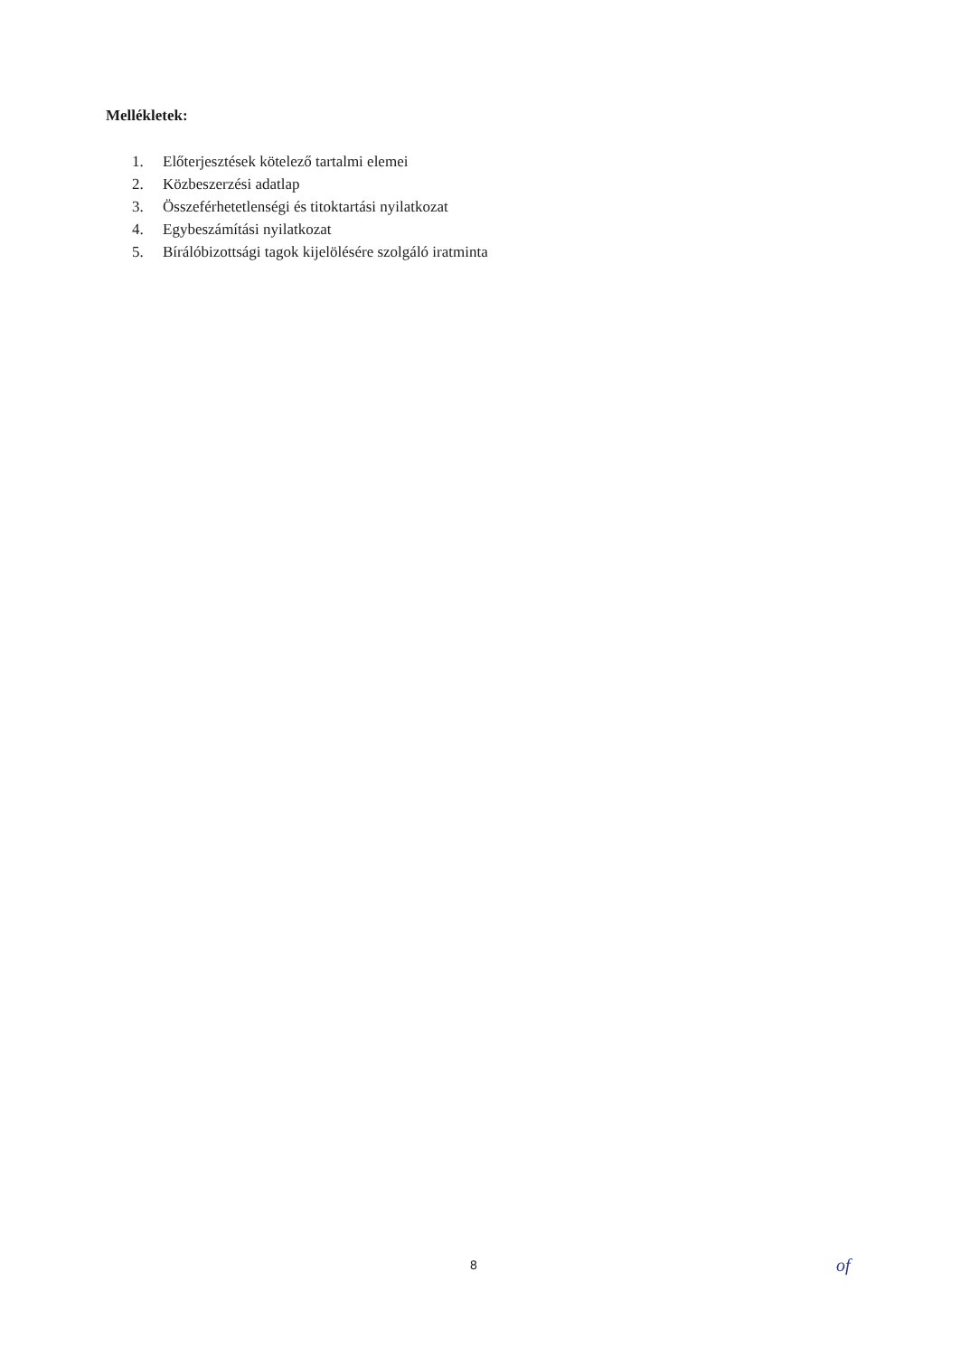Mellékletek:
1. Előterjesztések kötelező tartalmi elemei
2. Közbeszerzési adatlap
3. Összeférhetetlenségi és titoktartási nyilatkozat
4. Egybeszámítási nyilatkozat
5. Bírálóbizottsági tagok kijelölésére szolgáló iratminta
8 of